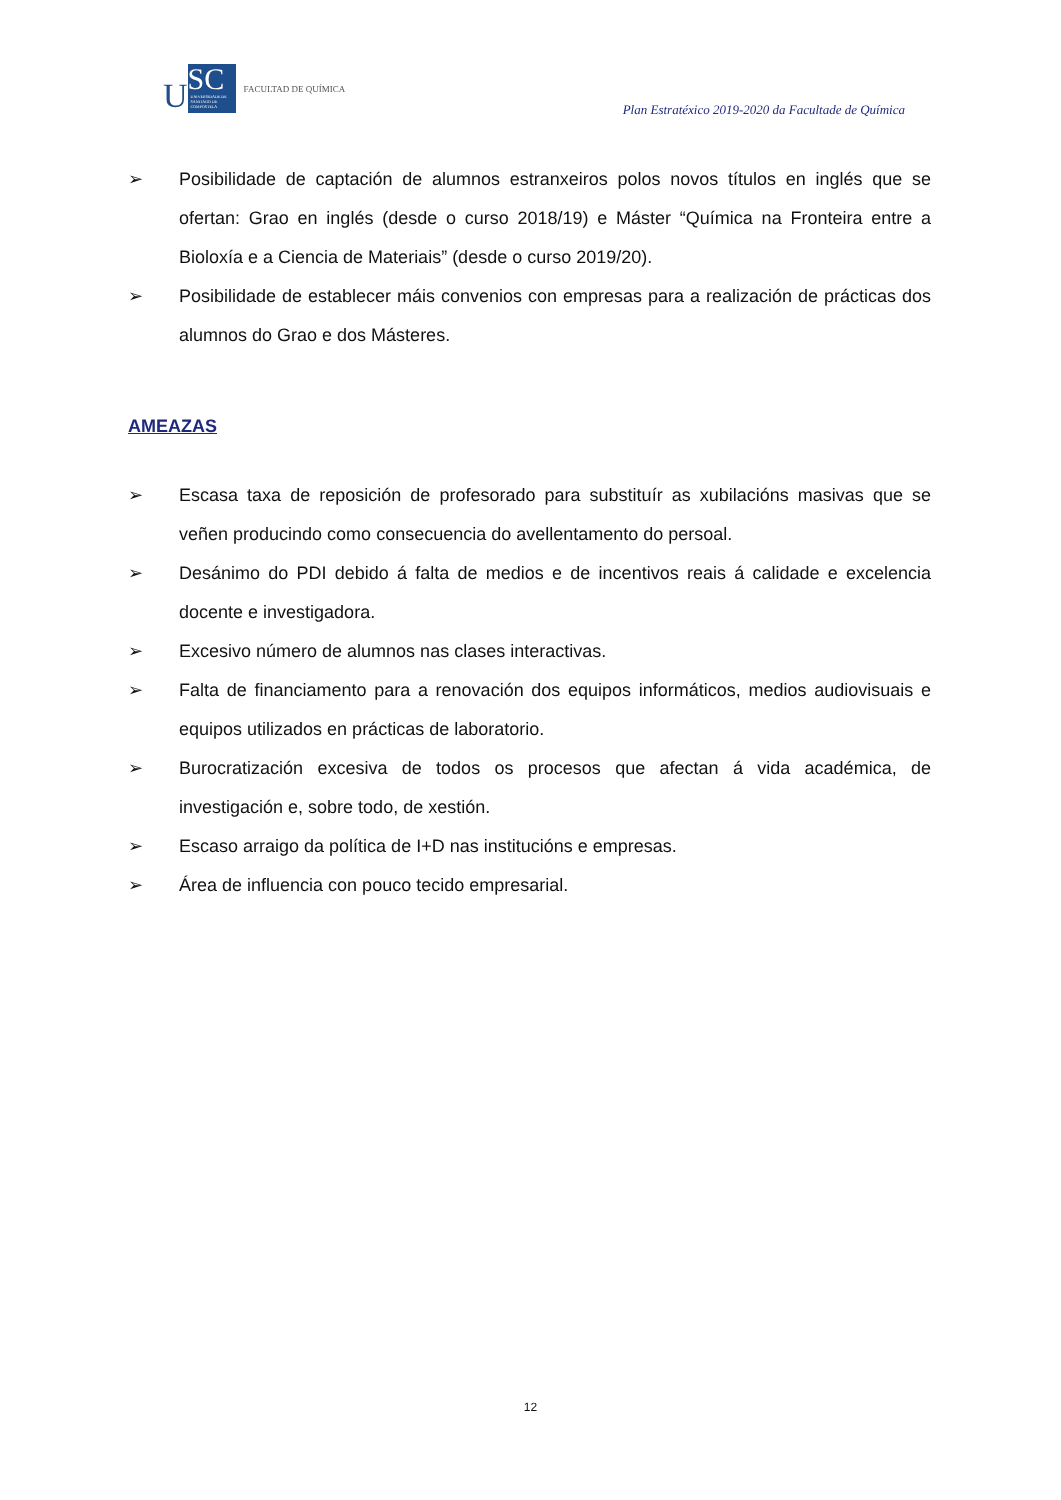U
SC
UNIVERSIDADE DE SANTIAGO DE COMPOSTELA
FACULTAD DE QUÍMICA
Plan Estratéxico 2019-2020 da Facultade de Química
➢ Posibilidade de captación de alumnos estranxeiros polos novos títulos en inglés que se ofertan: Grao en inglés (desde o curso 2018/19) e Máster “Química na Fronteira entre a Bioloxía e a Ciencia de Materiais” (desde o curso 2019/20).
➢ Posibilidade de establecer máis convenios con empresas para a realización de prácticas dos alumnos do Grao e dos Másteres.
AMEAZAS
➢ Escasa taxa de reposición de profesorado para substituír as xubilacións masivas que se veñen producindo como consecuencia do avellentamento do persoal.
➢ Desánimo do PDI debido á falta de medios e de incentivos reais á calidade e excelencia docente e investigadora.
➢ Excesivo número de alumnos nas clases interactivas.
➢ Falta de financiamento para a renovación dos equipos informáticos, medios audiovisuais e equipos utilizados en prácticas de laboratorio.
➢ Burocratización excesiva de todos os procesos que afectan á vida académica, de investigación e, sobre todo, de xestión.
➢ Escaso arraigo da política de I+D nas institucións e empresas.
➢ Área de influencia con pouco tecido empresarial.
12